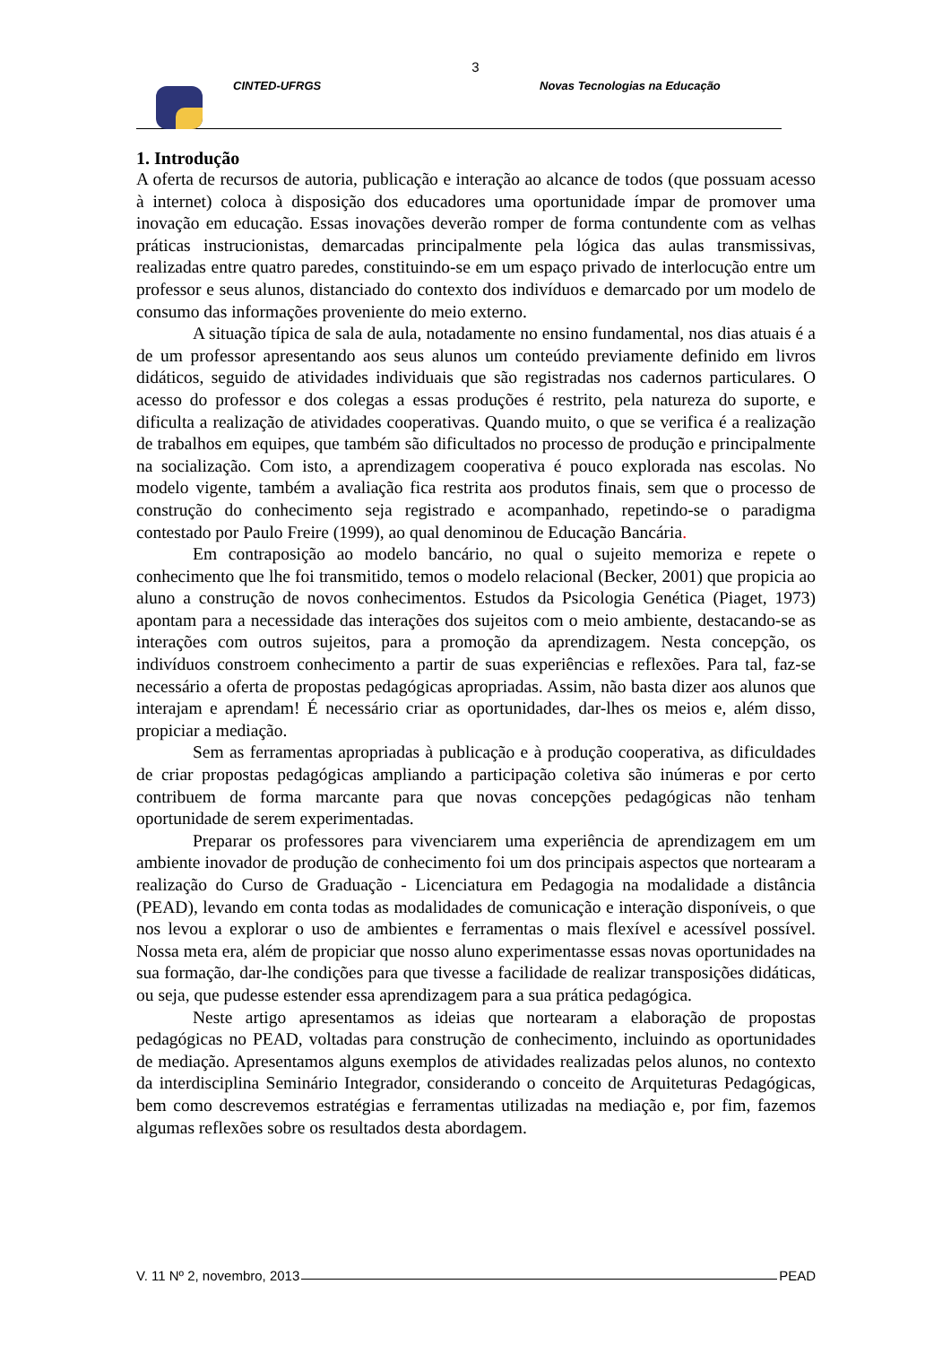3
CINTED-UFRGS Novas Tecnologias na Educação
1. Introdução
A oferta de recursos de autoria, publicação e interação ao alcance de todos (que possuam acesso à internet) coloca à disposição dos educadores uma oportunidade ímpar de promover uma inovação em educação. Essas inovações deverão romper de forma contundente com as velhas práticas instrucionistas, demarcadas principalmente pela lógica das aulas transmissivas, realizadas entre quatro paredes, constituindo-se em um espaço privado de interlocução entre um professor e seus alunos, distanciado do contexto dos indivíduos e demarcado por um modelo de consumo das informações proveniente do meio externo.
A situação típica de sala de aula, notadamente no ensino fundamental, nos dias atuais é a de um professor apresentando aos seus alunos um conteúdo previamente definido em livros didáticos, seguido de atividades individuais que são registradas nos cadernos particulares. O acesso do professor e dos colegas a essas produções é restrito, pela natureza do suporte, e dificulta a realização de atividades cooperativas. Quando muito, o que se verifica é a realização de trabalhos em equipes, que também são dificultados no processo de produção e principalmente na socialização. Com isto, a aprendizagem cooperativa é pouco explorada nas escolas. No modelo vigente, também a avaliação fica restrita aos produtos finais, sem que o processo de construção do conhecimento seja registrado e acompanhado, repetindo-se o paradigma contestado por Paulo Freire (1999), ao qual denominou de Educação Bancária.
Em contraposição ao modelo bancário, no qual o sujeito memoriza e repete o conhecimento que lhe foi transmitido, temos o modelo relacional (Becker, 2001) que propicia ao aluno a construção de novos conhecimentos. Estudos da Psicologia Genética (Piaget, 1973) apontam para a necessidade das interações dos sujeitos com o meio ambiente, destacando-se as interações com outros sujeitos, para a promoção da aprendizagem. Nesta concepção, os indivíduos constroem conhecimento a partir de suas experiências e reflexões. Para tal, faz-se necessário a oferta de propostas pedagógicas apropriadas. Assim, não basta dizer aos alunos que interajam e aprendam! É necessário criar as oportunidades, dar-lhes os meios e, além disso, propiciar a mediação.
Sem as ferramentas apropriadas à publicação e à produção cooperativa, as dificuldades de criar propostas pedagógicas ampliando a participação coletiva são inúmeras e por certo contribuem de forma marcante para que novas concepções pedagógicas não tenham oportunidade de serem experimentadas.
Preparar os professores para vivenciarem uma experiência de aprendizagem em um ambiente inovador de produção de conhecimento foi um dos principais aspectos que nortearam a realização do Curso de Graduação - Licenciatura em Pedagogia na modalidade a distância (PEAD), levando em conta todas as modalidades de comunicação e interação disponíveis, o que nos levou a explorar o uso de ambientes e ferramentas o mais flexível e acessível possível. Nossa meta era, além de propiciar que nosso aluno experimentasse essas novas oportunidades na sua formação, dar-lhe condições para que tivesse a facilidade de realizar transposições didáticas, ou seja, que pudesse estender essa aprendizagem para a sua prática pedagógica.
Neste artigo apresentamos as ideias que nortearam a elaboração de propostas pedagógicas no PEAD, voltadas para construção de conhecimento, incluindo as oportunidades de mediação. Apresentamos alguns exemplos de atividades realizadas pelos alunos, no contexto da interdisciplina Seminário Integrador, considerando o conceito de Arquiteturas Pedagógicas, bem como descrevemos estratégias e ferramentas utilizadas na mediação e, por fim, fazemos algumas reflexões sobre os resultados desta abordagem.
V. 11 Nº 2, novembro, 2013 PEAD